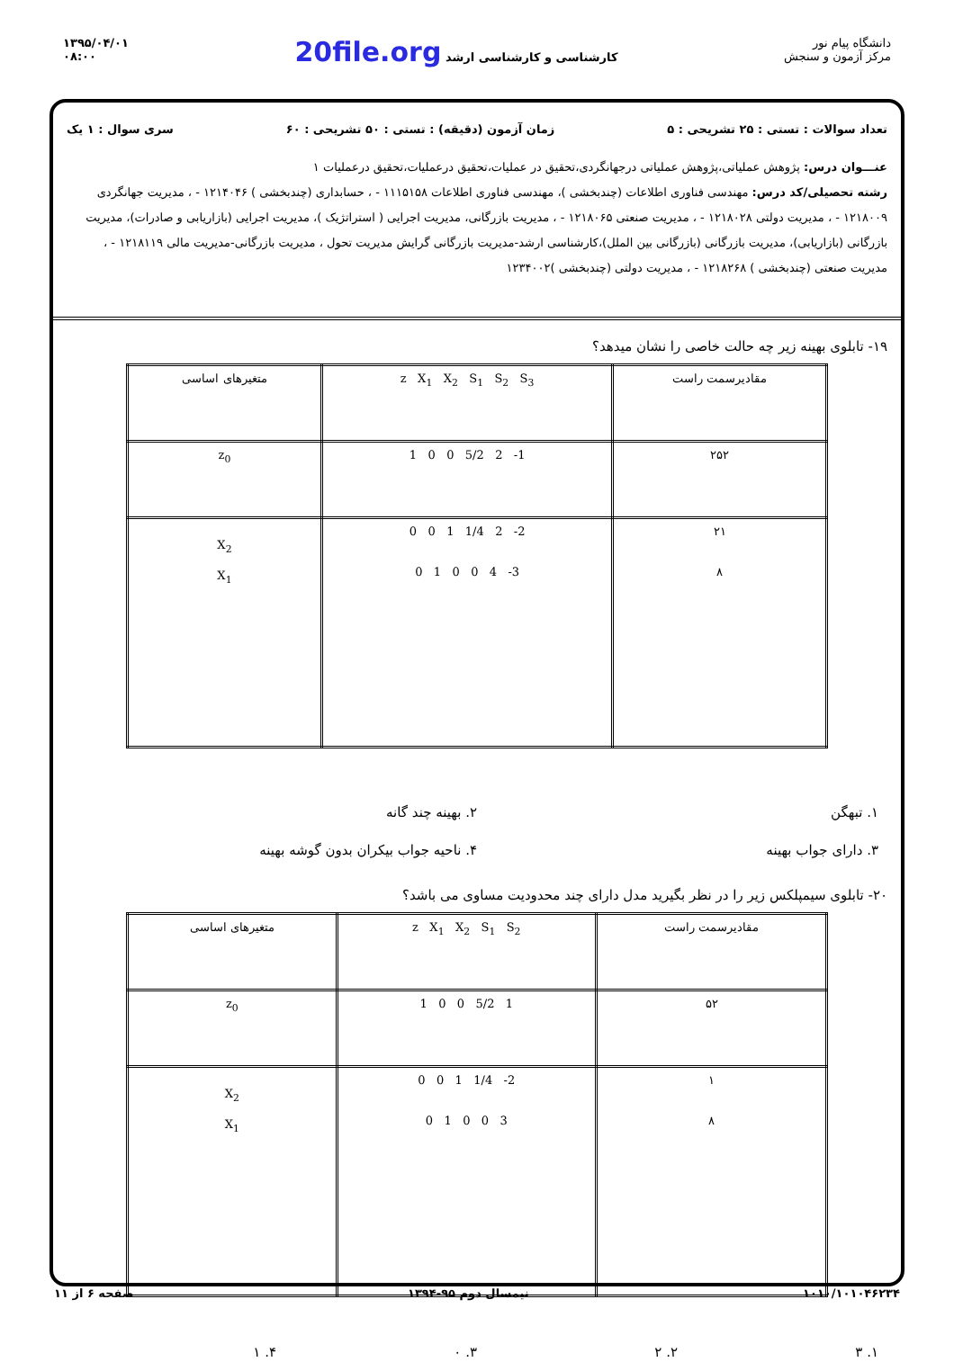دانشگاه پیام نور
مرکز آزمون و سنجش
کارشناسی و کارشناسی ارشد 20file.org
۱۳۹۵/۰۴/۰۱
۰۸:۰۰
تعداد سوالات : تستی : ۲۵ تشریحی : ۵ زمان آزمون (دقیقه) : تستی : ۵۰ تشریحی : ۶۰ سری سوال : ۱ یک
عنـــوان درس: پژوهش عملیاتی،پژوهش عملیاتی درجهانگردی،تحقیق در عملیات،تحقیق درعملیات،تحقیق درعملیات ۱
رشته تحصیلی/کد درس: مهندسی فناوری اطلاعات (چندبخشی )، مهندسی فناوری اطلاعات ۱۱۱۵۱۵۸ - ، حسابداری (چندبخشی ) ۱۲۱۴۰۴۶ - ، مدیریت جهانگردی ۱۲۱۸۰۰۹ - ، مدیریت دولتی ۱۲۱۸۰۲۸ - ، مدیریت صنعتی ۱۲۱۸۰۶۵ - ، مدیریت بازرگانی، مدیریت اجرایی ( استراتژیک )، مدیریت اجرایی (بازاریابی و صادرات)، مدیریت بازرگانی (بازاریابی)، مدیریت بازرگانی (بازرگانی بین الملل)،کارشناسی ارشد-مدیریت بازرگانی گرایش مدیریت تحول ، مدیریت بازرگانی-مدیریت مالی ۱۲۱۸۱۱۹ - ، مدیریت صنعتی (چندبخشی ) ۱۲۱۸۲۶۸ - ، مدیریت دولتی (چندبخشی )۱۲۳۴۰۰۲
۱۹- تابلوی بهینه زیر چه حالت خاصی را نشان میدهد؟
| مقادیرسمت راست | z X<sub>1</sub> X<sub>2</sub> S<sub>1</sub> S<sub>2</sub> S<sub>3</sub> | متغیرهای اساسی |
| ۲۵۲ | 1 0 0 5/2 2 -1 | z<sub>0</sub> |
| ۲۱ ۸ | 0 0 1 1/4 2 -2 0 1 0 0 4 -3 | X<sub>2</sub> X<sub>1</sub> |
۱. تبهگن
۲. بهینه چند گانه
۳. دارای جواب بهینه
۴. ناحیه جواب بیکران بدون گوشه بهینه
۲۰- تابلوی سیمپلکس زیر را در نظر بگیرید مدل دارای چند محدودیت مساوی می باشد؟
| مقادیرسمت راست | z X<sub>1</sub> X<sub>2</sub> S<sub>1</sub> S<sub>2</sub> | متغیرهای اساسی |
| ۵۲ | 1 0 0 5/2 1 | z<sub>0</sub> |
| ۱ ۸ | 0 0 1 1/4 -2 0 1 0 0 3 | X<sub>2</sub> X<sub>1</sub> |
۱. ۳
۲. ۲
۳. ۰
۴. ۱
۱۰۱۰/۱۰۱۰۴۶۲۳۴ نیمسال دوم ۹۵-۱۳۹۴ صفحه ۶ از ۱۱